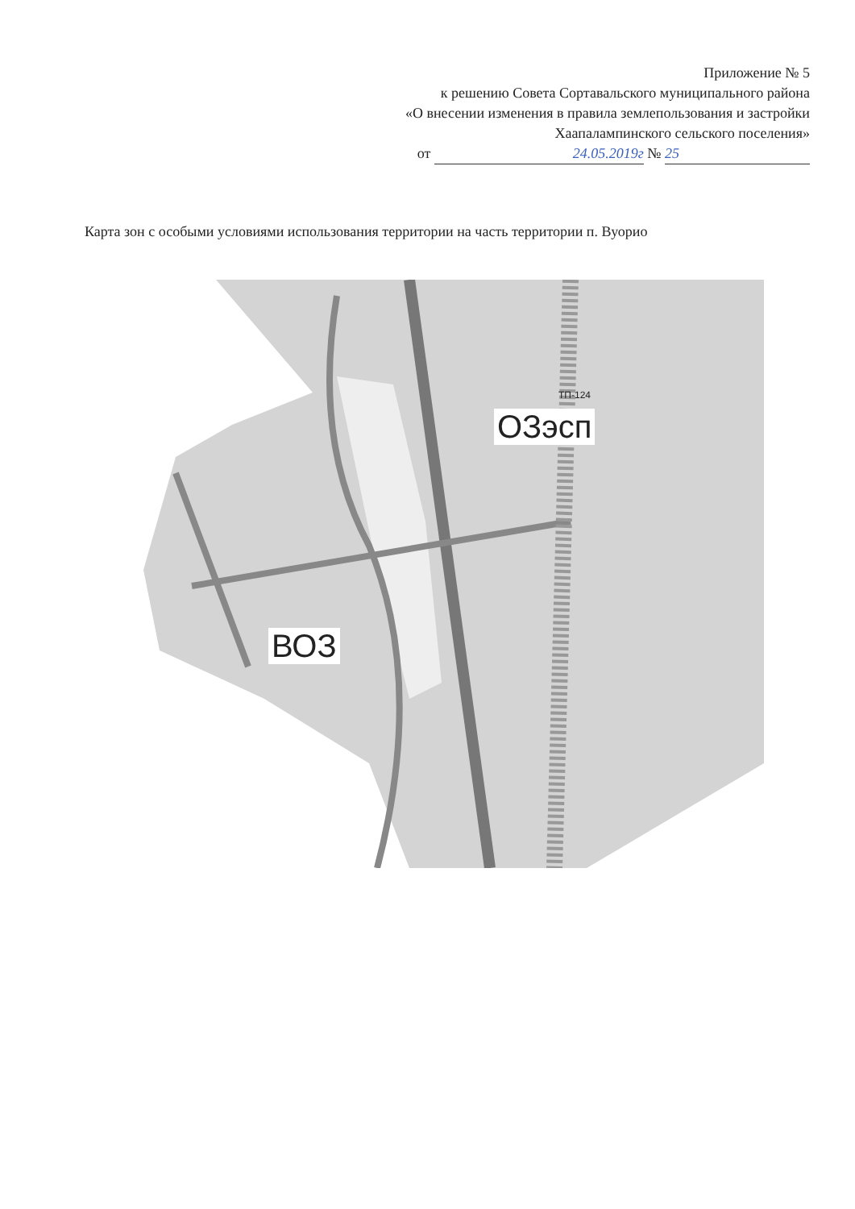Приложение № 5
к решению Совета Сортавальского муниципального района
«О внесении изменения в правила землепользования и застройки
Хаапалампинского сельского поселения»
от 24.05.2019г № 25
Карта зон с особыми условиями использования территории на часть территории п. Вуорио
ОЗэсп
ВОЗ
ТП-124